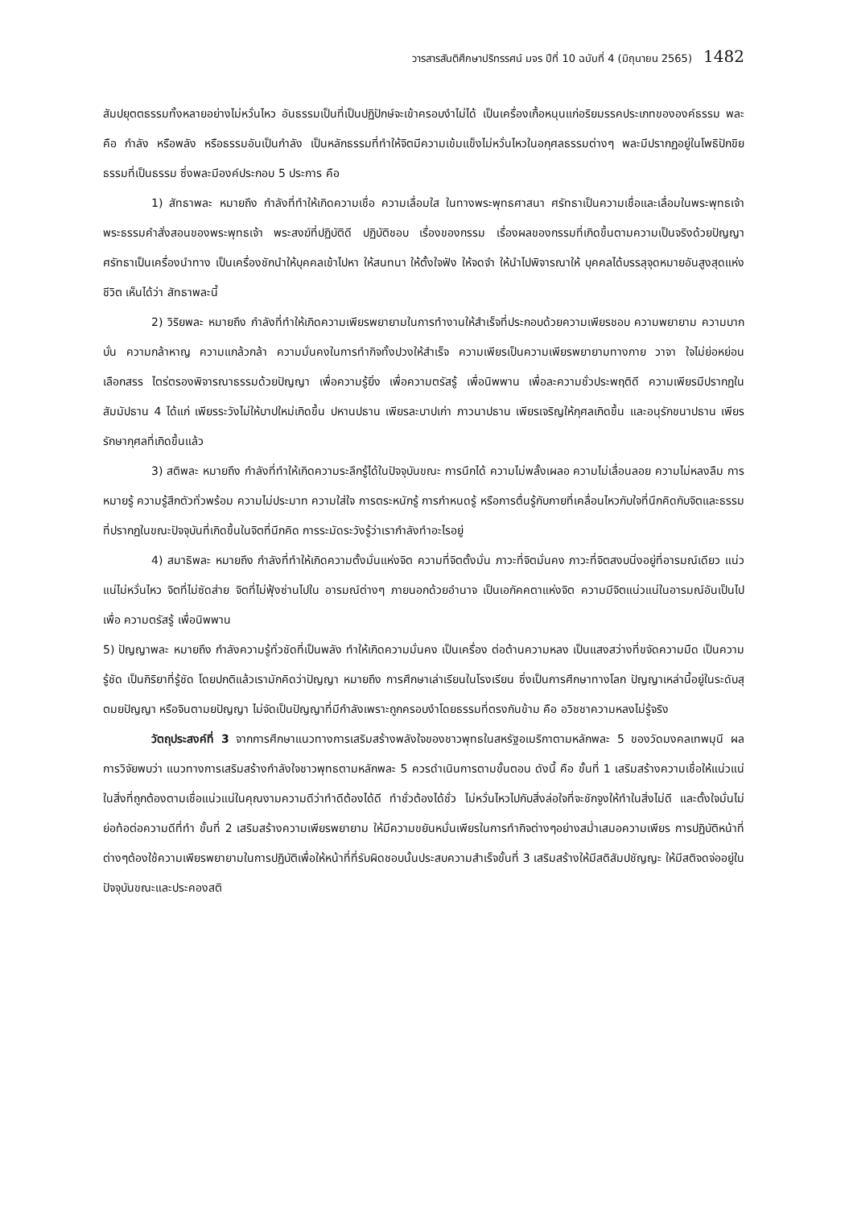วารสารสันติศึกษาปริทรรศน์ มจร ปีที่ 10 ฉบับที่ 4 (มิถุนายน 2565) 1482
สัมปยุตตธรรมทั้งหลายอย่างไม่หวั่นไหว อันธรรมเป็นที่เป็นปฏิปักษ์จะเข้าครอบงำไม่ได้ เป็นเครื่องเกื้อหนุนแก่อริยมรรคประเภทขององค์ธรรม พละ คือ กำลัง หรือพลัง หรือธรรมอันเป็นกำลัง เป็นหลักธรรมที่ทำให้จิตมีความเข้มแข็งไม่หวั่นไหวในอกุศลธรรมต่างๆ พละมีปรากฏอยู่ในโพธิปักขิยธรรมที่เป็นธรรม ซึ่งพละมีองค์ประกอบ 5 ประการ คือ
1) สัทธาพละ หมายถึง กำลังที่ทำให้เกิดความเชื่อ ความเลื่อมใส ในทางพระพุทธศาสนา ศรัทธาเป็นความเชื่อและเลื่อมในพระพุทธเจ้า พระธรรมคำสั่งสอนของพระพุทธเจ้า พระสงฆ์ที่ปฏิบัติดี ปฏิบัติชอบ เรื่องของกรรม เรื่องผลของกรรมที่เกิดขึ้นตามความเป็นจริงด้วยปัญญา ศรัทธาเป็นเครื่องนำทาง เป็นเครื่องชักนำให้บุคคลเข้าไปหา ให้สนทนา ให้ตั้งใจฟัง ให้จดจำ ให้นำไปพิจารณาให้ บุคคลได้บรรลุจุดหมายอันสูงสุดแห่งชีวิต เห็นได้ว่า สัทธาพละนี้
2) วิริยพละ หมายถึง กำลังที่ทำให้เกิดความเพียรพยายามในการทำงานให้สำเร็จที่ประกอบด้วยความเพียรชอบ ความพยายาม ความบากบั่น ความกล้าหาญ ความแกล้วกล้า ความมั่นคงในการทำกิจทั้งปวงให้สำเร็จ ความเพียรเป็นความเพียรพยายามทางกาย วาจา ใจไม่ย่อหย่อน เลือกสรร ไตร่ตรองพิจารณาธรรมด้วยปัญญา เพื่อความรู้ยิ่ง เพื่อความตรัสรู้ เพื่อนิพพาน เพื่อละความชั่วประพฤติดี ความเพียรมีปรากฏในสัมมัปธาน 4 ได้แก่ เพียรระวังไม่ให้บาปใหม่เกิดขึ้น ปหานปธาน เพียรละบาปเก่า ภาวนาปธาน เพียรเจริญให้กุศลเกิดขึ้น และอนุรักขนาปธาน เพียรรักษากุศลที่เกิดขึ้นแล้ว
3) สติพละ หมายถึง กำลังที่ทำให้เกิดความระลึกรู้ได้ในปัจจุบันขณะ การนึกได้ ความไม่พลั้งเผลอ ความไม่เลื่อนลอย ความไม่หลงลืม การหมายรู้ ความรู้สึกตัวทั่วพร้อม ความไม่ประมาท ความใส่ใจ การตระหนักรู้ การกำหนดรู้ หรือการตื่นรู้กับกายที่เคลื่อนไหวกับใจที่นึกคิดกับจิตและธรรมที่ปรากฏในขณะปัจจุบันที่เกิดขึ้นในจิตที่นึกคิด การระมัดระวังรู้ว่าเรากำลังทำอะไรอยู่
4) สมาธิพละ หมายถึง กำลังที่ทำให้เกิดความตั้งมั่นแห่งจิต ความที่จิตตั้งมั่น ภาวะที่จิตมั่นคง ภาวะที่จิตสงบนิ่งอยู่ที่อารมณ์เดียว แน่วแน่ไม่หวั่นไหว จิตที่ไม่ซัดส่าย จิตที่ไม่ฟุ้งซ่านไปใน อารมณ์ต่างๆ ภายนอกด้วยอำนาจ เป็นเอกัคคตาแห่งจิต ความมีจิตแน่วแน่ในอารมณ์อันเป็นไปเพื่อ ความตรัสรู้ เพื่อนิพพาน
5) ปัญญาพละ หมายถึง กำลังความรู้ทั่วชัดที่เป็นพลัง ทำให้เกิดความมั่นคง เป็นเครื่อง ต่อต้านความหลง เป็นแสงสว่างที่ขจัดความมืด เป็นความรู้ชัด เป็นกิริยาที่รู้ชัด โดยปกติแล้วเรามักคิดว่าปัญญา หมายถึง การศึกษาเล่าเรียนในโรงเรียน ซึ่งเป็นการศึกษาทางโลก ปัญญาเหล่านี้อยู่ในระดับสุตมยปัญญา หรือจินตามยปัญญา ไม่จัดเป็นปัญญาที่มีกำลังเพราะถูกครอบงำโดยธรรมที่ตรงกันข้าม คือ อวิชชาความหลงไม่รู้จริง
วัตถุประสงค์ที่ 3 จากการศึกษาแนวทางการเสริมสร้างพลังใจของชาวพุทธในสหรัฐอเมริกาตามหลักพละ 5 ของวัดมงคลเทพมุนี ผลการวิจัยพบว่า แนวทางการเสริมสร้างกำลังใจชาวพุทธตามหลักพละ 5 ควรดำเนินการตามขั้นตอน ดังนี้ คือ ขั้นที่ 1 เสริมสร้างความเชื่อให้แน่วแน่ในสิ่งที่ถูกต้องตามเชื่อแน่วแน่ในคุณงามความดีว่าทำดีต้องได้ดี ทำชั่วต้องได้ชั่ว ไม่หวั่นไหวไปกับสิ่งล่อใจที่จะชักจูงให้ทำในสิ่งไม่ดี และตั้งใจมั่นไม่ย่อท้อต่อความดีที่ทำ ขั้นที่ 2 เสริมสร้างความเพียรพยายาม ให้มีความขยันหมั่นเพียรในการทำกิจต่างๆอย่างสม่ำเสมอความเพียร การปฏิบัติหน้าที่ต่างๆต้องใช้ความเพียรพยายามในการปฏิบัติเพื่อให้หน้าที่ที่รับผิดชอบนั้นประสบความสำเร็จขั้นที่ 3 เสริมสร้างให้มีสติสัมปชัญญะ ให้มีสติจดจ่ออยู่ในปัจจุบันขณะและประคองสติ